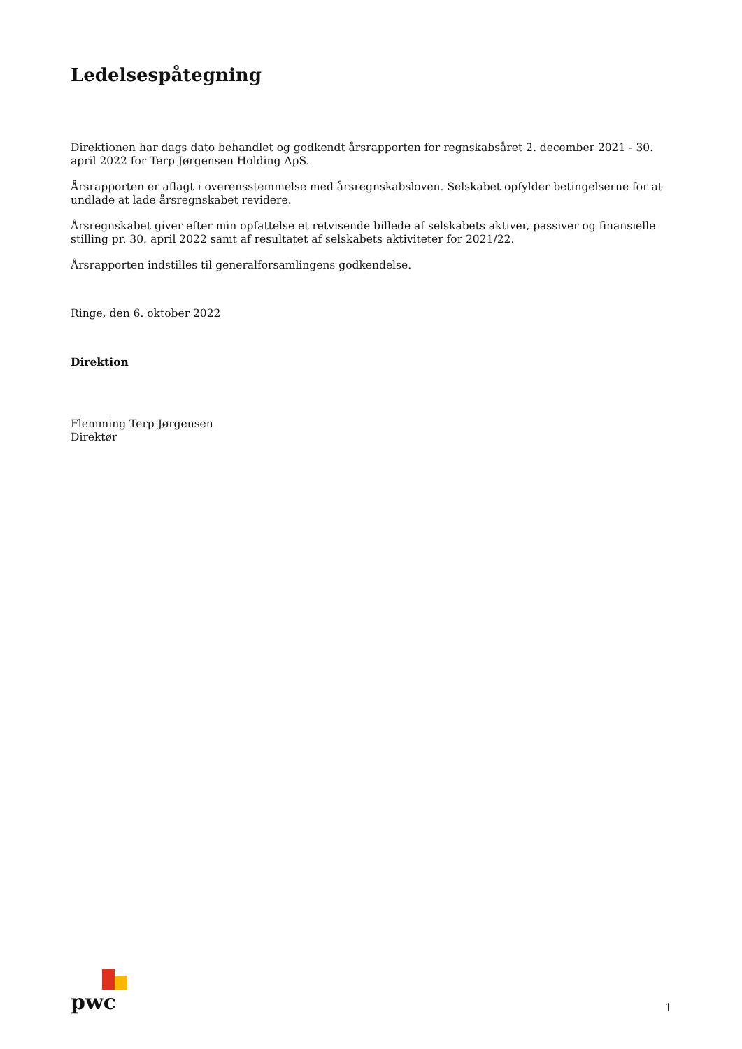Ledelsespåtegning
Direktionen har dags dato behandlet og godkendt årsrapporten for regnskabsåret 2. december 2021 - 30. april 2022 for Terp Jørgensen Holding ApS.
Årsrapporten er aflagt i overensstemmelse med årsregnskabsloven. Selskabet opfylder betingelserne for at undlade at lade årsregnskabet revidere.
Årsregnskabet giver efter min opfattelse et retvisende billede af selskabets aktiver, passiver og finansielle stilling pr. 30. april 2022 samt af resultatet af selskabets aktiviteter for 2021/22.
Årsrapporten indstilles til generalforsamlingens godkendelse.
Ringe, den 6. oktober 2022
Direktion
Flemming Terp Jørgensen
Direktør
pwc
1